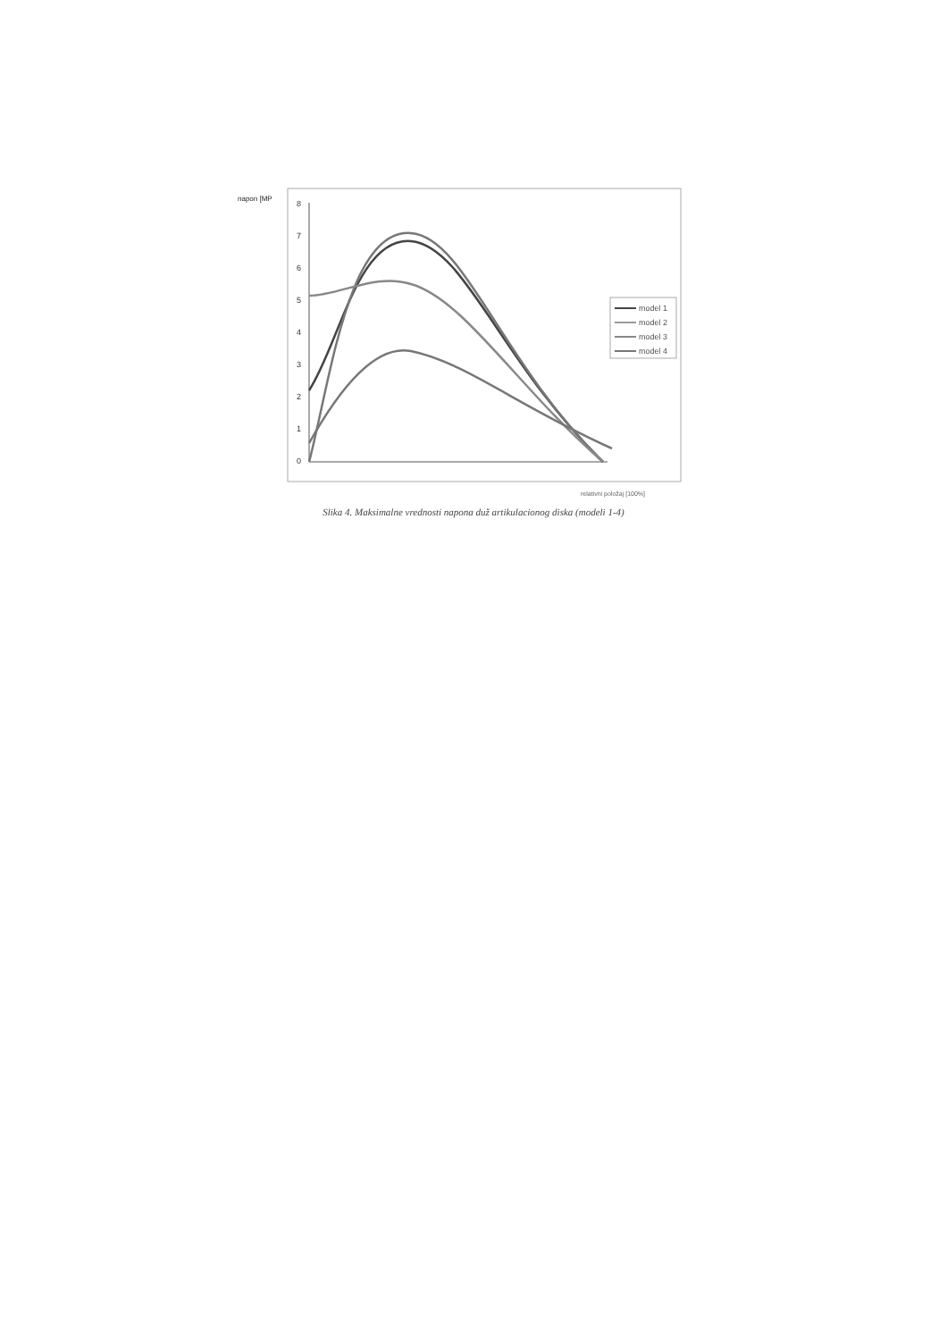napon [MP
8
7
6
5
4
3
2
1
0
model 1
model 2
model 3
model 4
relativni položaj [100%]
Slika 4. Maksimalne vrednosti napona duž artikulacionog diska (modeli 1-4)